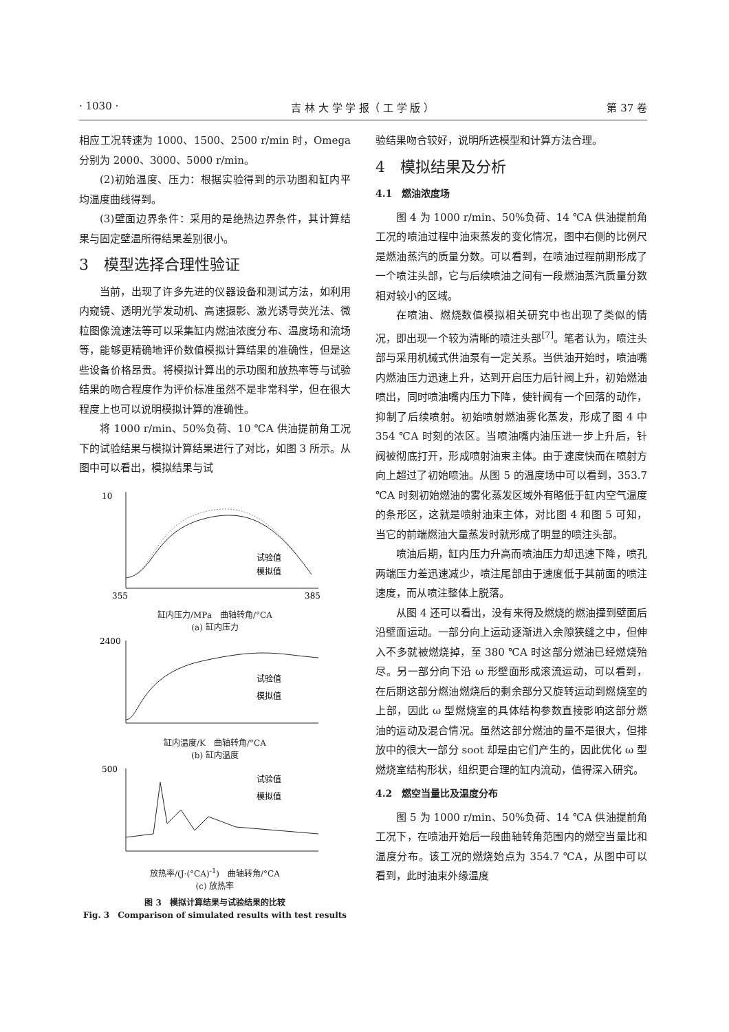· 1030 · 吉 林 大 学 学 报（ 工 学 版 ） 第 37 卷
相应工况转速为 1000、1500、2500 r/min 时，Omega 分别为 2000、3000、5000 r/min。
(2)初始温度、压力：根据实验得到的示功图和缸内平均温度曲线得到。
(3)壁面边界条件：采用的是绝热边界条件，其计算结果与固定壁温所得结果差别很小。
3　模型选择合理性验证
当前，出现了许多先进的仪器设备和测试方法，如利用内窥镜、透明光学发动机、高速摄影、激光诱导荧光法、微粒图像流速法等可以采集缸内燃油浓度分布、温度场和流场等，能够更精确地评价数值模拟计算结果的准确性，但是这些设备价格昂贵。将模拟计算出的示功图和放热率等与试验结果的吻合程度作为评价标准虽然不是非常科学，但在很大程度上也可以说明模拟计算的准确性。
将 1000 r/min、50%负荷、10 ℃A 供油提前角工况下的试验结果与模拟计算结果进行了对比，如图 3 所示。从图中可以看出，模拟结果与试
10
355
385
试验值
模拟值
缸内压力/MPa　曲轴转角/°CA
(a) 缸内压力
2400
试验值
模拟值
缸内温度/K　曲轴转角/°CA
(b) 缸内温度
500
试验值
模拟值
放热率/(J·(°CA)<sup>-1</sup>)　曲轴转角/°CA
(c) 放热率
图 3　模拟计算结果与试验结果的比较
Fig. 3　Comparison of simulated results with test results
验结果吻合较好，说明所选模型和计算方法合理。
4　模拟结果及分析
4.1　燃油浓度场
图 4 为 1000 r/min、50%负荷、14 ℃A 供油提前角工况的喷油过程中油束蒸发的变化情况，图中右侧的比例尺是燃油蒸汽的质量分数。可以看到，在喷油过程前期形成了一个喷注头部，它与后续喷油之间有一段燃油蒸汽质量分数相对较小的区域。
在喷油、燃烧数值模拟相关研究中也出现了类似的情况，即出现一个较为清晰的喷注头部<sup>[7]</sup>。笔者认为，喷注头部与采用机械式供油泵有一定关系。当供油开始时，喷油嘴内燃油压力迅速上升，达到开启压力后针阀上升，初始燃油喷出，同时喷油嘴内压力下降，使针阀有一个回落的动作，抑制了后续喷射。初始喷射燃油雾化蒸发，形成了图 4 中 354 ℃A 时刻的浓区。当喷油嘴内油压进一步上升后，针阀被彻底打开，形成喷射油束主体。由于速度快而在喷射方向上超过了初始喷油。从图 5 的温度场中可以看到，353.7 ℃A 时刻初始燃油的雾化蒸发区域外有略低于缸内空气温度的条形区，这就是喷射油束主体，对比图 4 和图 5 可知，当它的前端燃油大量蒸发时就形成了明显的喷注头部。
喷油后期，缸内压力升高而喷油压力却迅速下降，喷孔两端压力差迅速减少，喷注尾部由于速度低于其前面的喷注速度，而从喷注整体上脱落。
从图 4 还可以看出，没有来得及燃烧的燃油撞到壁面后沿壁面运动。一部分向上运动逐渐进入余隙狭缝之中，但伸入不多就被燃烧掉，至 380 ℃A 时这部分燃油已经燃烧殆尽。另一部分向下沿 ω 形壁面形成滚流运动，可以看到，在后期这部分燃油燃烧后的剩余部分又旋转运动到燃烧室的上部，因此 ω 型燃烧室的具体结构参数直接影响这部分燃油的运动及混合情况。虽然这部分燃油的量不是很大，但排放中的很大一部分 soot 却是由它们产生的，因此优化 ω 型燃烧室结构形状，组织更合理的缸内流动，值得深入研究。
4.2　燃空当量比及温度分布
图 5 为 1000 r/min、50%负荷、14 ℃A 供油提前角工况下，在喷油开始后一段曲轴转角范围内的燃空当量比和温度分布。该工况的燃烧始点为 354.7 ℃A，从图中可以看到，此时油束外缘温度